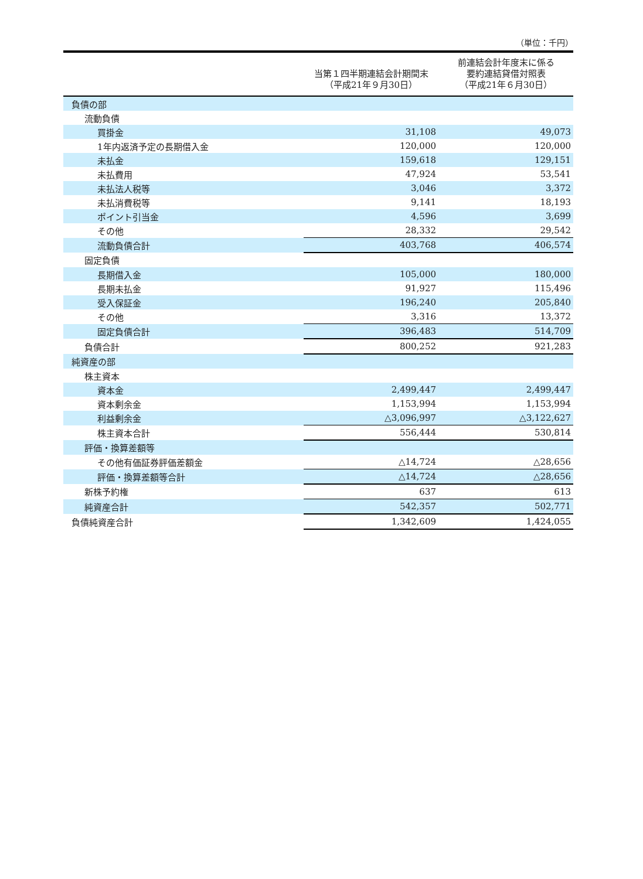（単位：千円）
| | 当第１四半期連結会計期間末 （平成21年９月30日） | 前連結会計年度末に係る 要約連結貸借対照表 （平成21年６月30日） |
| --- | --- | --- |
| 負債の部 | | |
| 流動負債 | | |
| 買掛金 | 31,108 | 49,073 |
| 1年内返済予定の長期借入金 | 120,000 | 120,000 |
| 未払金 | 159,618 | 129,151 |
| 未払費用 | 47,924 | 53,541 |
| 未払法人税等 | 3,046 | 3,372 |
| 未払消費税等 | 9,141 | 18,193 |
| ポイント引当金 | 4,596 | 3,699 |
| その他 | 28,332 | 29,542 |
| 流動負債合計 | 403,768 | 406,574 |
| 固定負債 | | |
| 長期借入金 | 105,000 | 180,000 |
| 長期未払金 | 91,927 | 115,496 |
| 受入保証金 | 196,240 | 205,840 |
| その他 | 3,316 | 13,372 |
| 固定負債合計 | 396,483 | 514,709 |
| 負債合計 | 800,252 | 921,283 |
| 純資産の部 | | |
| 株主資本 | | |
| 資本金 | 2,499,447 | 2,499,447 |
| 資本剰余金 | 1,153,994 | 1,153,994 |
| 利益剰余金 | △3,096,997 | △3,122,627 |
| 株主資本合計 | 556,444 | 530,814 |
| 評価・換算差額等 | | |
| その他有価証券評価差額金 | △14,724 | △28,656 |
| 評価・換算差額等合計 | △14,724 | △28,656 |
| 新株予約権 | 637 | 613 |
| 純資産合計 | 542,357 | 502,771 |
| 負債純資産合計 | 1,342,609 | 1,424,055 |